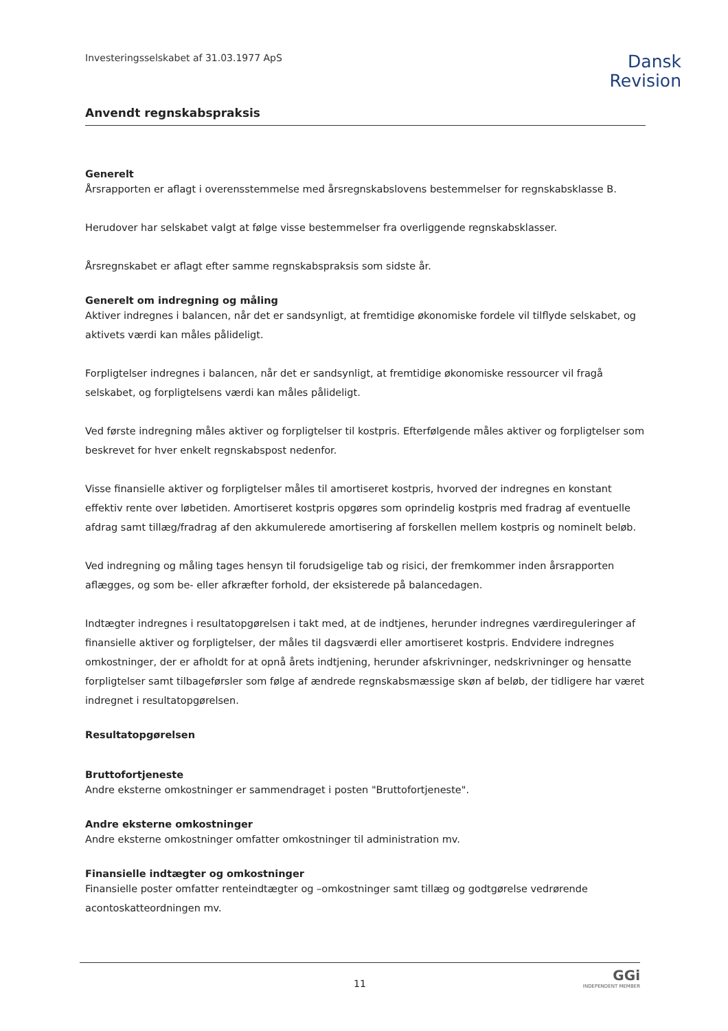Investeringsselskabet af 31.03.1977 ApS
Dansk
Revision
Anvendt regnskabspraksis
Generelt
Årsrapporten er aflagt i overensstemmelse med årsregnskabslovens bestemmelser for regnskabsklasse B.
Herudover har selskabet valgt at følge visse bestemmelser fra overliggende regnskabsklasser.
Årsregnskabet er aflagt efter samme regnskabspraksis som sidste år.
Generelt om indregning og måling
Aktiver indregnes i balancen, når det er sandsynligt, at fremtidige økonomiske fordele vil tilflyde selskabet, og aktivets værdi kan måles pålideligt.
Forpligtelser indregnes i balancen, når det er sandsynligt, at fremtidige økonomiske ressourcer vil fragå selskabet, og forpligtelsens værdi kan måles pålideligt.
Ved første indregning måles aktiver og forpligtelser til kostpris. Efterfølgende måles aktiver og forpligtelser som beskrevet for hver enkelt regnskabspost nedenfor.
Visse finansielle aktiver og forpligtelser måles til amortiseret kostpris, hvorved der indregnes en konstant effektiv rente over løbetiden. Amortiseret kostpris opgøres som oprindelig kostpris med fradrag af eventuelle afdrag samt tillæg/fradrag af den akkumulerede amortisering af forskellen mellem kostpris og nominelt beløb.
Ved indregning og måling tages hensyn til forudsigelige tab og risici, der fremkommer inden årsrapporten aflægges, og som be- eller afkræfter forhold, der eksisterede på balancedagen.
Indtægter indregnes i resultatopgørelsen i takt med, at de indtjenes, herunder indregnes værdireguleringer af finansielle aktiver og forpligtelser, der måles til dagsværdi eller amortiseret kostpris. Endvidere indregnes omkostninger, der er afholdt for at opnå årets indtjening, herunder afskrivninger, nedskrivninger og hensatte forpligtelser samt tilbageførsler som følge af ændrede regnskabsmæssige skøn af beløb, der tidligere har været indregnet i resultatopgørelsen.
Resultatopgørelsen
Bruttofortjeneste
Andre eksterne omkostninger er sammendraget i posten "Bruttofortjeneste".
Andre eksterne omkostninger
Andre eksterne omkostninger omfatter omkostninger til administration mv.
Finansielle indtægter og omkostninger
Finansielle poster omfatter renteindtægter og –omkostninger samt tillæg og godtgørelse vedrørende acontoskatteordningen mv.
11
GGi
INDEPENDENT MEMBER